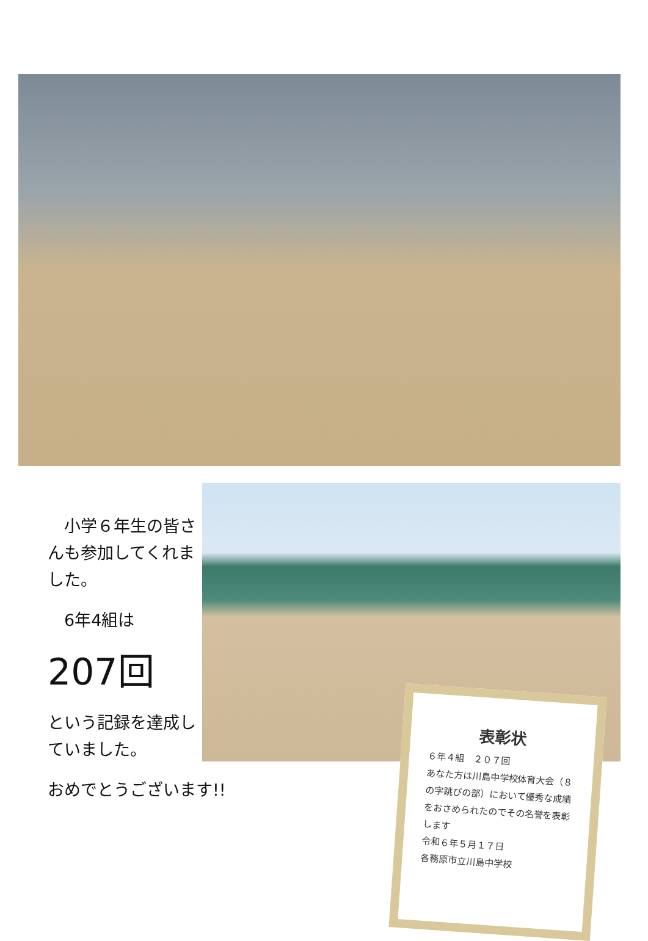小学６年生の皆さんも参加してくれました。
　6年4組は
207回
という記録を達成していました。
おめでとうございます!!
表彰状
６年４組　２０７回
あなた方は川島中学校体育大会（８の字跳びの部）において優秀な成績をおさめられたのでその名誉を表彰します
令和６年５月１７日
各務原市立川島中学校